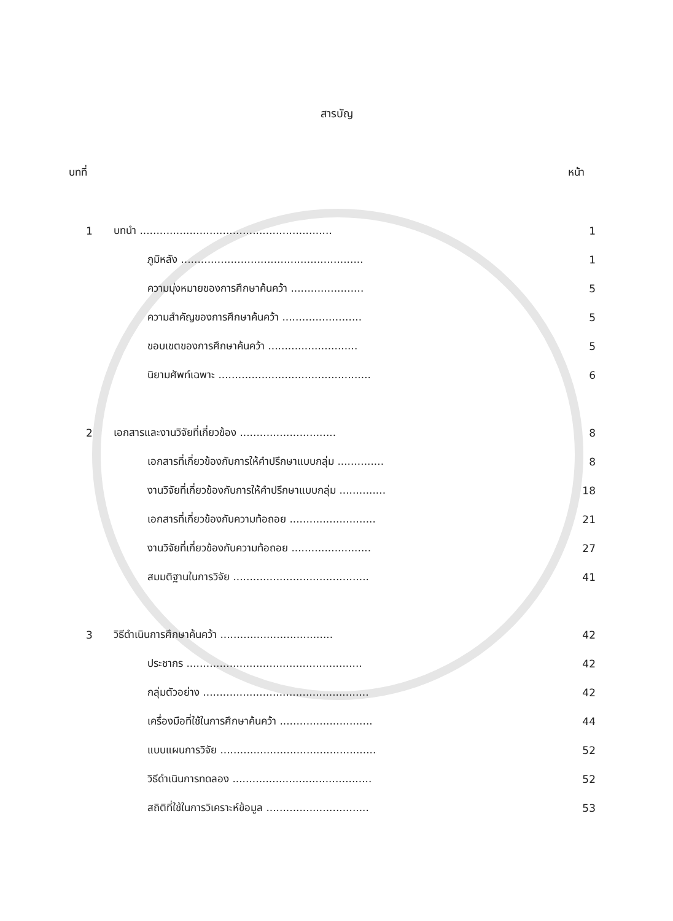สารบัญ
บทที่ หน้า
| 1 | บทนำ .......................................................... | 1 |
| | ภูมิหลัง ....................................................... | 1 |
| | ความมุ่งหมายของการศึกษาค้นคว้า ...................... | 5 |
| | ความสำคัญของการศึกษาค้นคว้า ........................ | 5 |
| | ขอบเขตของการศึกษาค้นคว้า ........................... | 5 |
| | นิยามศัพท์เฉพาะ .............................................. | 6 |
| 2 | เอกสารและงานวิจัยที่เกี่ยวข้อง ............................. | 8 |
| | เอกสารที่เกี่ยวข้องกับการให้คำปรึกษาแบบกลุ่ม .............. | 8 |
| | งานวิจัยที่เกี่ยวข้องกับการให้คำปรึกษาแบบกลุ่ม .............. | 18 |
| | เอกสารที่เกี่ยวข้องกับความท้อถอย .......................... | 21 |
| | งานวิจัยที่เกี่ยวข้องกับความท้อถอย ........................ | 27 |
| | สมมติฐานในการวิจัย ......................................... | 41 |
| 3 | วิธีดำเนินการศึกษาค้นคว้า .................................. | 42 |
| | ประชากร ..................................................... | 42 |
| | กลุ่มตัวอย่าง .................................................. | 42 |
| | เครื่องมือที่ใช้ในการศึกษาค้นคว้า ............................ | 44 |
| | แบบแผนการวิจัย ............................................... | 52 |
| | วิธีดำเนินการทดลอง .......................................... | 52 |
| | สถิติที่ใช้ในการวิเคราะห์ข้อมูล ............................... | 53 |